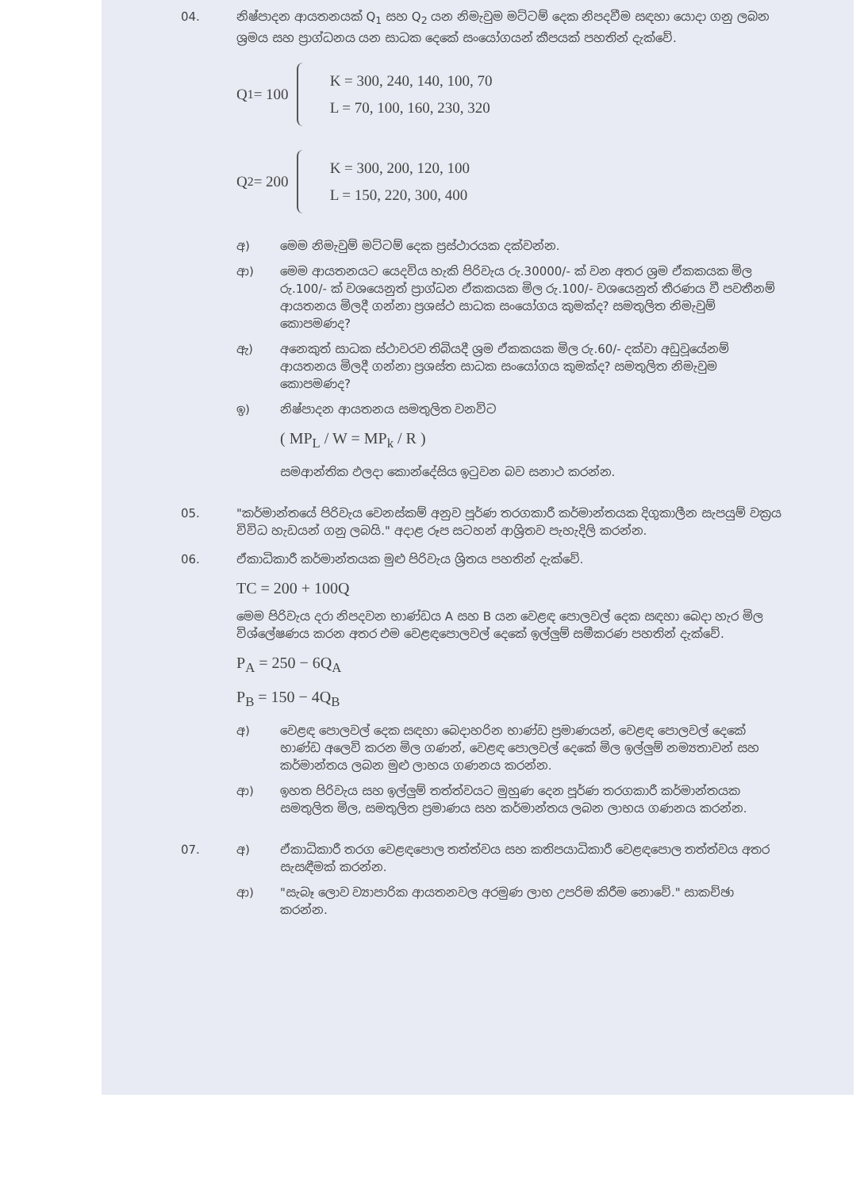04. නිෂ්පාදන ආයතනයක් Q<sub>1</sub> සහ Q<sub>2</sub> යන නිමැවුම මට්ටම් දෙක නිපදවීම සඳහා යොදා ගනු ලබන ශ්‍රමය සහ ප්‍රාග්ධනය යන සාධක දෙකේ සංයෝගයන් කීපයක් පහතින් දැක්වේ.
Q<sub>1</sub> = 100
K = 300, 240, 140, 100, 70
L = 70, 100, 160, 230, 320
Q<sub>2</sub> = 200
K = 300, 200, 120, 100
L = 150, 220, 300, 400
අ) මෙම නිමැවුම් මට්ටම් දෙක ප්‍රස්ථාරයක දක්වන්න.
ආ) මෙම ආයතනයට යෙදවිය හැකි පිරිවැය රු.30000/- ක් වන අතර ශ්‍රම ඒකකයක මිල රු.100/- ක් වශයෙනුත් ප්‍රාග්ධන ඒකකයක මිල රු.100/- වශයෙනුත් තීරණය වී පවතීනම් ආයතනය මිලදී ගන්නා ප්‍රශස්ථ සාධක සංයෝගය කුමක්ද? සමතුලිත නිමැවුම් කොපමණද?
ඇ) අනෙකුත් සාධක ස්ථාවරව තිබියදී ශ්‍රම ඒකකයක මිල රු.60/- දක්වා අඩුවූයේනම් ආයතනය මිලදී ගන්නා ප්‍රශස්ත සාධක සංයෝගය කුමක්ද? සමතුලිත නිමැවුම කොපමණද?
ඉ) නිෂ්පාදන ආයතනය සමතුලිත වනවිට
( MP<sub>L</sub> / W = MP<sub>k</sub> / R )
සමආන්තික ඵලදා කොන්දේසිය ඉටුවන බව සනාථ කරන්න.
05. "කර්මාන්තයේ පිරිවැය වෙනස්කම් අනුව පූර්ණ තරගකාරී කර්මාන්තයක දිගුකාලීන සැපයුම් වක්‍රය විවිධ හැඩයන් ගනු ලබයි." අදාළ රූප සටහන් ආශ්‍රිතව පැහැදිලි කරන්න.
06. ඒකාධිකාරී කර්මාන්තයක මුළු පිරිවැය ශ්‍රිතය පහතින් දැක්වේ.
TC = 200 + 100Q
මෙම පිරිවැය දරා නිපදවන භාණ්ඩය A සහ B යන වෙළඳ පොලවල් දෙක සඳහා බෙදා හැර මිල විශ්ලේෂණය කරන අතර එම වෙළඳපොලවල් දෙකේ ඉල්ලුම් සමීකරණ පහතින් දැක්වේ.
P<sub>A</sub> = 250 − 6Q<sub>A</sub>
P<sub>B</sub> = 150 − 4Q<sub>B</sub>
අ) වෙළඳ පොලවල් දෙක සඳහා බෙදාහරින භාණ්ඩ ප්‍රමාණයන්, වෙළඳ පොලවල් දෙකේ භාණ්ඩ අලෙවි කරන මිල ගණන්, වෙළඳ පොලවල් දෙකේ මිල ඉල්ලුම් නම්‍යතාවන් සහ කර්මාන්තය ලබන මුළු ලාභය ගණනය කරන්න.
ආ) ඉහත පිරිවැය සහ ඉල්ලුම් තත්ත්වයට මුහුණ දෙන පූර්ණ තරගකාරී කර්මාන්තයක සමතුලිත මිල, සමතුලිත ප්‍රමාණය සහ කර්මාන්තය ලබන ලාභය ගණනය කරන්න.
07. අ) ඒකාධිකාරී තරග වෙළඳපොල තත්ත්වය සහ කතිපයාධිකාරී වෙළඳපොල තත්ත්වය අතර සැසඳීමක් කරන්න.
ආ) "සැබෑ ලොව ව්‍යාපාරික ආයතනවල අරමුණ ලාභ උපරිම කිරීම නොවේ." සාකච්ඡා කරන්න.